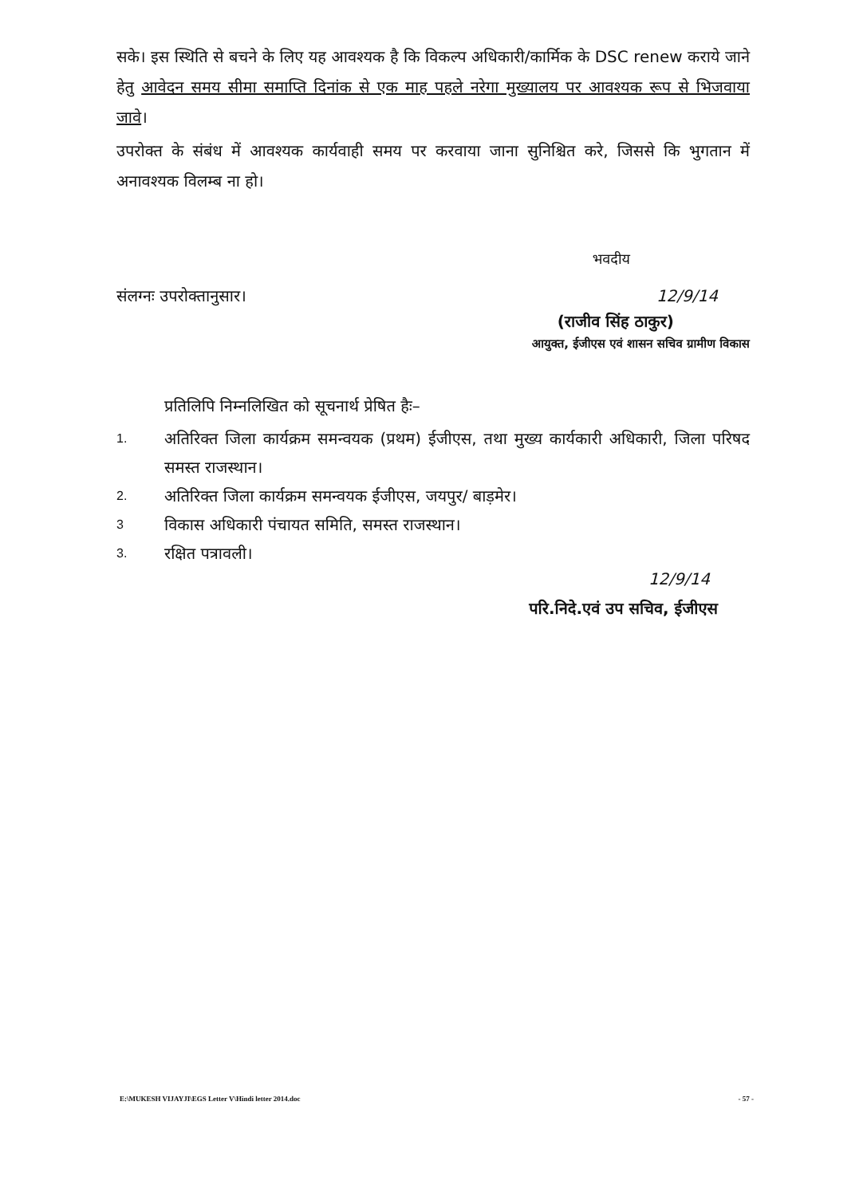सके। इस स्थिति से बचने के लिए यह आवश्यक है कि विकल्प अधिकारी/कार्मिक के DSC renew कराये जाने हेतु आवेदन समय सीमा समाप्ति दिनांक से एक माह पहले नरेगा मुख्यालय पर आवश्यक रूप से भिजवाया जावे।
उपरोक्त के संबंध में आवश्यक कार्यवाही समय पर करवाया जाना सुनिश्चित करे, जिससे कि भुगतान में अनावश्यक विलम्ब ना हो।
भवदीय
संलग्नः उपरोक्तानुसार। 12/9/14
(राजीव सिंह ठाकुर)
आयुक्त, ईजीएस एवं शासन सचिव ग्रामीण विकास
प्रतिलिपि निम्नलिखित को सूचनार्थ प्रेषित हैः–
1. अतिरिक्त जिला कार्यक्रम समन्वयक (प्रथम) ईजीएस, तथा मुख्य कार्यकारी अधिकारी, जिला परिषद समस्त राजस्थान।
2. अतिरिक्त जिला कार्यक्रम समन्वयक ईजीएस, जयपुर/ बाड़मेर।
3 विकास अधिकारी पंचायत समिति, समस्त राजस्थान।
3. रक्षित पत्रावली।
12/9/14
परि.निदे.एवं उप सचिव, ईजीएस
E:\MUKESH VIJAYJI\EGS Letter V\Hindi letter 2014.doc - 57 -